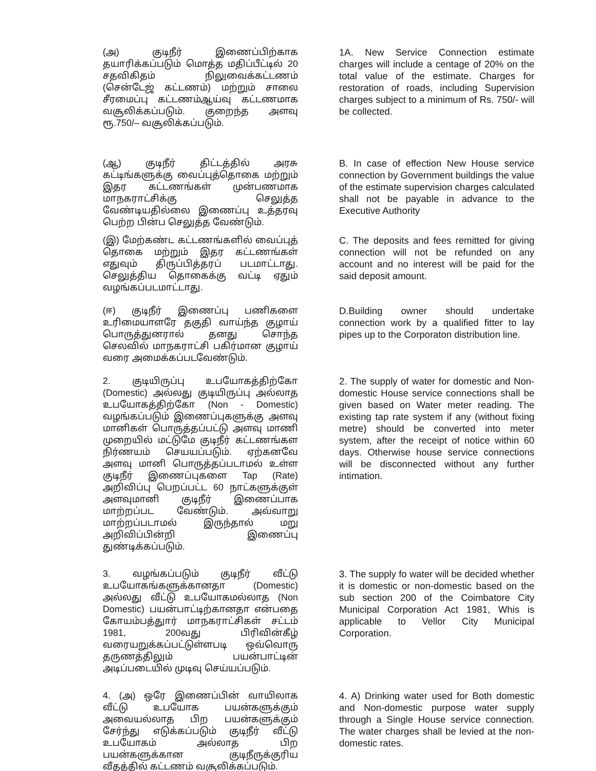(அ) குடிநீர் இணைப்பிற்காக தயாரிக்கப்படும் மொத்த மதிப்பீட்டில் 20 சதவிகிதம் நிலுவைக்கட்டணம் (சென்டேஜ் கட்டணம்) மற்றும் சாலை சீரமைப்பு கட்டணம்ஆய்வு கட்டணமாக வசூலிக்கப்படும். குறைந்த அளவு ரூ.750/– வசூலிக்கப்படும்.
1A. New Service Connection estimate charges will include a centage of 20% on the total value of the estimate. Charges for restoration of roads, including Supervision charges subject to a minimum of Rs. 750/- will be collected.
(ஆ) குடிநீர் திட்டத்தில் அரசு கட்டிங்களுக்கு வைப்புத்தொகை மற்றும் இதர கட்டணங்கள் முன்பணமாக மாநகராட்சிக்கு செலுத்த வேண்டியதில்லை இணைப்பு உத்தரவு பெற்ற பின்ப செலுத்த வேண்டும்.
B. In case of effection New House service connection by Government buildings the value of the estimate supervision charges calculated shall not be payable in advance to the Executive Authority
(இ) மேற்கண்ட கட்டணங்களில் வைப்புத் தொகை மற்றும் இதர கட்டணங்கள் எதுவும் திருப்பித்தரப் படமாட்டாது. செலுத்திய தொகைக்கு வட்டி ஏதும் வழங்கப்படமாட்டாது.
C. The deposits and fees remitted for giving connection will not be refunded on any account and no interest will be paid for the said deposit amount.
(ஈ) குடிநீர் இணைப்பு பணிகளை உரிமையாளரே தகுதி வாய்ந்த குழாய் பொருத்துனரால் தனது சொந்த செலவில் மாநகராட்சி பகிர்மான குழாய் வரை அமைக்கப்படவேண்டும்.
D.Building owner should undertake connection work by a qualified fitter to lay pipes up to the Corporaton distribution line.
2. குடியிருப்பு உபயோகத்திற்கோ (Domestic) அல்லது குடியிருப்பு அல்லாத உபயோகத்திற்கோ (Non - Domestic) வழங்கப்படும் இணைப்புகளுக்கு அளவு மானிகள் பொருத்தப்பட்டு அளவு மாணி முறையில் மட்டுமே குடிநீர் கட்டணங்கள நிர்ணயம் செயயப்படும். ஏற்கனவே அளவு மானி பொருத்தப்படாமல் உள்ள குடிநீர் இணைப்புகளை Tap (Rate) அறிவிப்பு பெறப்பட்ட 60 நாட்களுக்குள் அளவுமானி குடிநீர் இணைப்பாக மாற்றப்பட வேண்டும். அவ்வாறு மாற்றப்படாமல் இருந்தால் மறு அறிவிப்பின்றி இணைப்பு துண்டிக்கப்படும்.
2. The supply of water for domestic and Non-domestic House service connections shall be given based on Water meter reading. The existing tap rate system if any (without fixing metre) should be converted into meter system, after the receipt of notice within 60 days. Otherwise house service connections will be disconnected without any further intimation.
3. வழங்கப்படும் குடிநீர் வீட்டு உபயோகங்களுக்கானதா (Domestic) அல்லது வீட்டு உபயோகமல்லாத (Non Domestic) பயன்பாட்டிற்கானதா என்பதை கோயம்பத்துார் மாநகராட்சிகள் சட்டம் 1981, 200வது பிரிவின்கீழ் வரையறுக்கப்பட்டுள்ளபடி ஒவ்வொரு தருணத்திலும் பயன்பாட்டின் அடிப்படையில் முடிவு செய்யப்படும்.
3. The supply fo water will be decided whether it is domestic or non-domestic based on the sub section 200 of the Coimbatore City Municipal Corporation Act 1981, Whis is applicable to Vellor City Municipal Corporation.
4. (அ) ஒரே இணைப்பின் வாயிலாக வீட்டு உபயோக பயன்களுக்கும் அவையல்லாத பிற பயன்களுக்கும் சேர்ந்து எடுக்கப்படும் குடிநீர் வீட்டு உபயோகம் அல்லாத பிற பயன்களுக்கான குடிநீருக்குரிய வீதத்தில் கட்டணம் வசூலிக்கப்படும்.
4. A) Drinking water used for Both domestic and Non-domestic purpose water supply through a Single House service connection. The water charges shall be levied at the non-domestic rates.